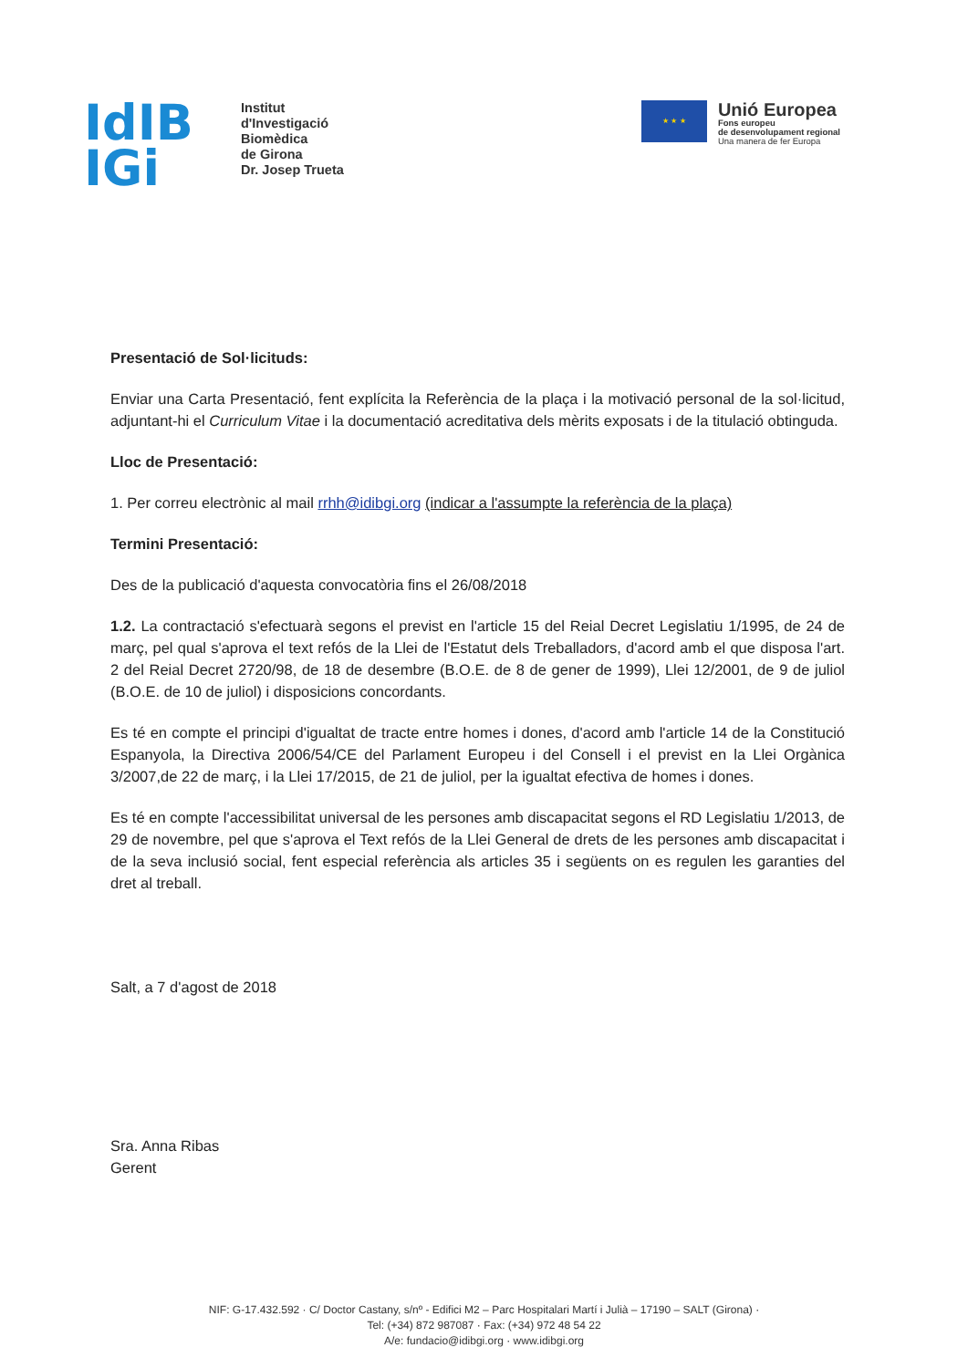IdIB
IGi
Institut
d'Investigació
Biomèdica
de Girona
Dr. Josep Trueta
★ ★ ★
Unió Europea
Fons europeu
de desenvolupament regional
Una manera de fer Europa
Presentació de Sol·licituds:
Enviar una Carta Presentació, fent explícita la Referència de la plaça i la motivació personal de la sol·licitud, adjuntant-hi el Curriculum Vitae i la documentació acreditativa dels mèrits exposats i de la titulació obtinguda.
Lloc de Presentació:
1. Per correu electrònic al mail rrhh@idibgi.org (indicar a l'assumpte la referència de la plaça)
Termini Presentació:
Des de la publicació d'aquesta convocatòria fins el 26/08/2018
1.2. La contractació s'efectuarà segons el previst en l'article 15 del Reial Decret Legislatiu 1/1995, de 24 de març, pel qual s'aprova el text refós de la Llei de l'Estatut dels Treballadors, d'acord amb el que disposa l'art. 2 del Reial Decret 2720/98, de 18 de desembre (B.O.E. de 8 de gener de 1999), Llei 12/2001, de 9 de juliol (B.O.E. de 10 de juliol) i disposicions concordants.
Es té en compte el principi d'igualtat de tracte entre homes i dones, d'acord amb l'article 14 de la Constitució Espanyola, la Directiva 2006/54/CE del Parlament Europeu i del Consell i el previst en la Llei Orgànica 3/2007,de 22 de març, i la Llei 17/2015, de 21 de juliol, per la igualtat efectiva de homes i dones.
Es té en compte l'accessibilitat universal de les persones amb discapacitat segons el RD Legislatiu 1/2013, de 29 de novembre, pel que s'aprova el Text refós de la Llei General de drets de les persones amb discapacitat i de la seva inclusió social, fent especial referència als articles 35 i següents on es regulen les garanties del dret al treball.
Salt, a 7 d'agost de 2018
Sra. Anna Ribas
Gerent
NIF: G-17.432.592 · C/ Doctor Castany, s/nº - Edifici M2 – Parc Hospitalari Martí i Julià – 17190 – SALT (Girona) ·
Tel: (+34) 872 987087 · Fax: (+34) 972 48 54 22
A/e: fundacio@idibgi.org · www.idibgi.org